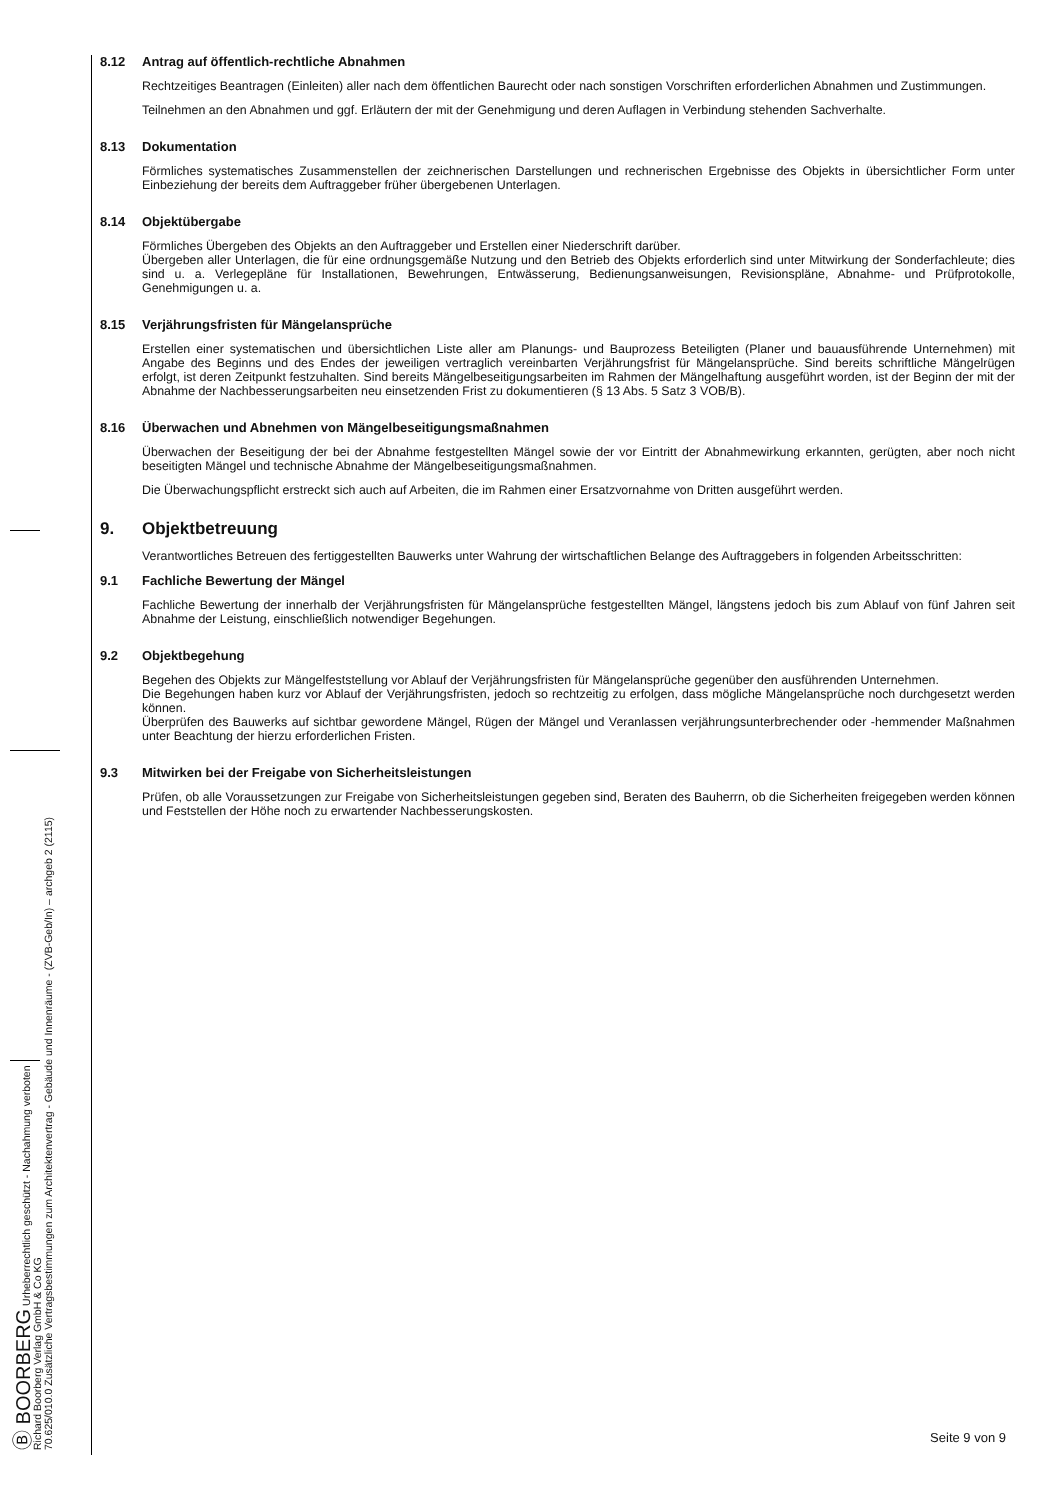Ⓑ BOORBERG Urheberrechtlich geschützt - Nachahmung verboten
Richard Boorberg Verlag GmbH & Co KG
70.625/010.0 Zusätzliche Vertragsbestimmungen zum Architektenvertrag - Gebäude und Innenräume - (ZVB-Geb/In) – archgeb 2 (2115)
8.12 Antrag auf öffentlich-rechtliche Abnahmen
Rechtzeitiges Beantragen (Einleiten) aller nach dem öffentlichen Baurecht oder nach sonstigen Vorschriften erforderlichen Abnahmen und Zustimmungen.
Teilnehmen an den Abnahmen und ggf. Erläutern der mit der Genehmigung und deren Auflagen in Verbindung stehenden Sachverhalte.
8.13 Dokumentation
Förmliches systematisches Zusammenstellen der zeichnerischen Darstellungen und rechnerischen Ergebnisse des Objekts in übersichtlicher Form unter Einbeziehung der bereits dem Auftraggeber früher übergebenen Unterlagen.
8.14 Objektübergabe
Förmliches Übergeben des Objekts an den Auftraggeber und Erstellen einer Niederschrift darüber.
Übergeben aller Unterlagen, die für eine ordnungsgemäße Nutzung und den Betrieb des Objekts erforderlich sind unter Mitwirkung der Sonderfachleute; dies sind u. a. Verlegepläne für Installationen, Bewehrungen, Entwässerung, Bedienungsanweisungen, Revisionspläne, Abnahme- und Prüfprotokolle, Genehmigungen u. a.
8.15 Verjährungsfristen für Mängelansprüche
Erstellen einer systematischen und übersichtlichen Liste aller am Planungs- und Bauprozess Beteiligten (Planer und bauausführende Unternehmen) mit Angabe des Beginns und des Endes der jeweiligen vertraglich vereinbarten Verjährungsfrist für Mängelansprüche. Sind bereits schriftliche Mängelrügen erfolgt, ist deren Zeitpunkt festzuhalten. Sind bereits Mängelbeseitigungsarbeiten im Rahmen der Mängelhaftung ausgeführt worden, ist der Beginn der mit der Abnahme der Nachbesserungsarbeiten neu einsetzenden Frist zu dokumentieren (§ 13 Abs. 5 Satz 3 VOB/B).
8.16 Überwachen und Abnehmen von Mängelbeseitigungsmaßnahmen
Überwachen der Beseitigung der bei der Abnahme festgestellten Mängel sowie der vor Eintritt der Abnahmewirkung erkannten, gerügten, aber noch nicht beseitigten Mängel und technische Abnahme der Mängelbeseitigungsmaßnahmen.
Die Überwachungspflicht erstreckt sich auch auf Arbeiten, die im Rahmen einer Ersatzvornahme von Dritten ausgeführt werden.
9. Objektbetreuung
Verantwortliches Betreuen des fertiggestellten Bauwerks unter Wahrung der wirtschaftlichen Belange des Auftraggebers in folgenden Arbeitsschritten:
9.1 Fachliche Bewertung der Mängel
Fachliche Bewertung der innerhalb der Verjährungsfristen für Mängelansprüche festgestellten Mängel, längstens jedoch bis zum Ablauf von fünf Jahren seit Abnahme der Leistung, einschließlich notwendiger Begehungen.
9.2 Objektbegehung
Begehen des Objekts zur Mängelfeststellung vor Ablauf der Verjährungsfristen für Mängelansprüche gegenüber den ausführenden Unternehmen.
Die Begehungen haben kurz vor Ablauf der Verjährungsfristen, jedoch so rechtzeitig zu erfolgen, dass mögliche Mängelansprüche noch durchgesetzt werden können.
Überprüfen des Bauwerks auf sichtbar gewordene Mängel, Rügen der Mängel und Veranlassen verjährungsunterbrechender oder -hemmender Maßnahmen unter Beachtung der hierzu erforderlichen Fristen.
9.3 Mitwirken bei der Freigabe von Sicherheitsleistungen
Prüfen, ob alle Voraussetzungen zur Freigabe von Sicherheitsleistungen gegeben sind, Beraten des Bauherrn, ob die Sicherheiten freigegeben werden können und Feststellen der Höhe noch zu erwartender Nachbesserungskosten.
Seite 9 von 9